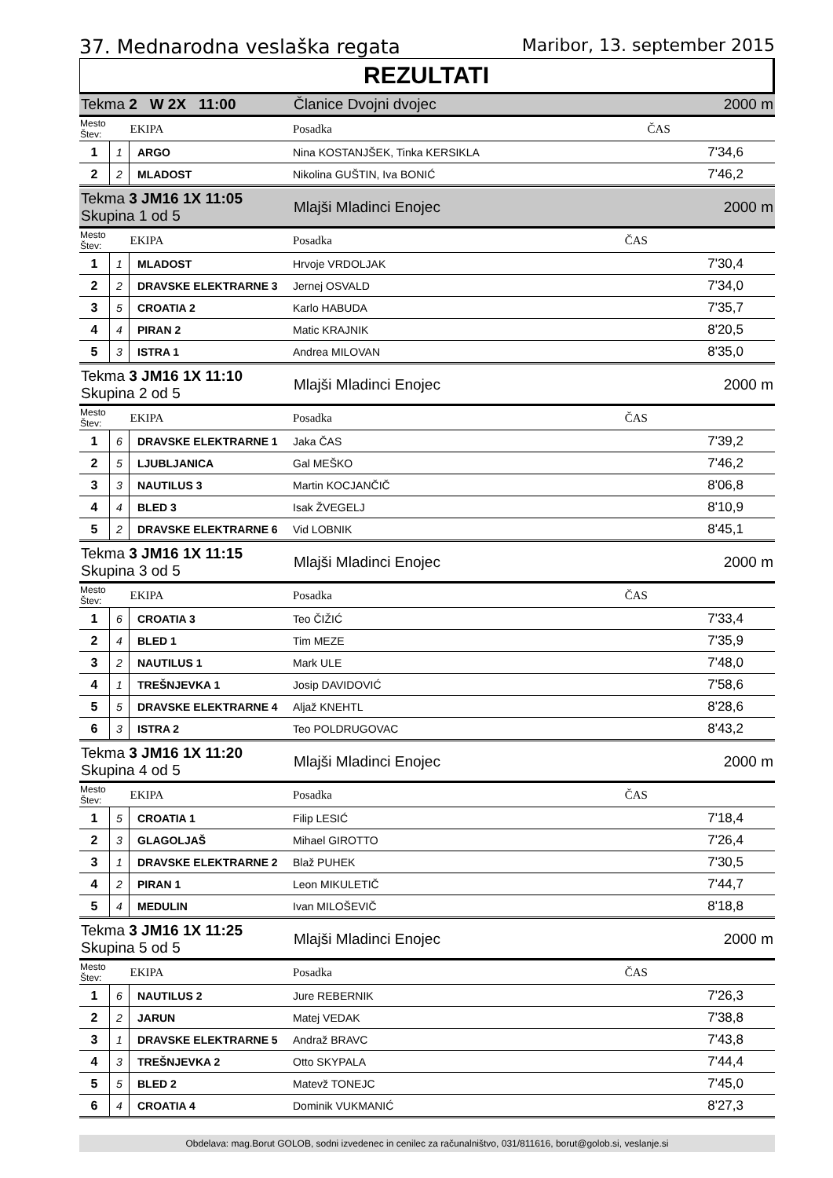37. Mednarodna veslaška regata Maribor, 13. september 2015
REZULTATI
| Tekma 2 W 2X 11:00 | | | Članice Dvojni dvojec | 2000 m |
| Mesto Štev: | | EKIPA | Posadka | ČAS |
| 1 | 1 | ARGO | Nina KOSTANJŠEK, Tinka KERSIKLA | 7'34,6 |
| 2 | 2 | MLADOST | Nikolina GUŠTIN, Iva BONIĆ | 7'46,2 |
| Tekma 3 JM16 1X 11:05 Skupina 1 od 5 | | | Mlajši Mladinci Enojec | 2000 m |
| Mesto Štev: | | EKIPA | Posadka | ČAS |
| 1 | 1 | MLADOST | Hrvoje VRDOLJAK | 7'30,4 |
| 2 | 2 | DRAVSKE ELEKTRARNE 3 | Jernej OSVALD | 7'34,0 |
| 3 | 5 | CROATIA 2 | Karlo HABUDA | 7'35,7 |
| 4 | 4 | PIRAN 2 | Matic KRAJNIK | 8'20,5 |
| 5 | 3 | ISTRA 1 | Andrea MILOVAN | 8'35,0 |
| Tekma 3 JM16 1X 11:10 Skupina 2 od 5 | | | Mlajši Mladinci Enojec | 2000 m |
| Mesto Štev: | | EKIPA | Posadka | ČAS |
| 1 | 6 | DRAVSKE ELEKTRARNE 1 | Jaka ČAS | 7'39,2 |
| 2 | 5 | LJUBLJANICA | Gal MEŠKO | 7'46,2 |
| 3 | 3 | NAUTILUS 3 | Martin KOCJANČIČ | 8'06,8 |
| 4 | 4 | BLED 3 | Isak ŽVEGELJ | 8'10,9 |
| 5 | 2 | DRAVSKE ELEKTRARNE 6 | Vid LOBNIK | 8'45,1 |
| Tekma 3 JM16 1X 11:15 Skupina 3 od 5 | | | Mlajši Mladinci Enojec | 2000 m |
| Mesto Štev: | | EKIPA | Posadka | ČAS |
| 1 | 6 | CROATIA 3 | Teo ČIŽIĆ | 7'33,4 |
| 2 | 4 | BLED 1 | Tim MEZE | 7'35,9 |
| 3 | 2 | NAUTILUS 1 | Mark ULE | 7'48,0 |
| 4 | 1 | TREŠNJEVKA 1 | Josip DAVIDOVIĆ | 7'58,6 |
| 5 | 5 | DRAVSKE ELEKTRARNE 4 | Aljaž KNEHTL | 8'28,6 |
| 6 | 3 | ISTRA 2 | Teo POLDRUGOVAC | 8'43,2 |
| Tekma 3 JM16 1X 11:20 Skupina 4 od 5 | | | Mlajši Mladinci Enojec | 2000 m |
| Mesto Štev: | | EKIPA | Posadka | ČAS |
| 1 | 5 | CROATIA 1 | Filip LESIĆ | 7'18,4 |
| 2 | 3 | GLAGOLJAŠ | Mihael GIROTTO | 7'26,4 |
| 3 | 1 | DRAVSKE ELEKTRARNE 2 | Blaž PUHEK | 7'30,5 |
| 4 | 2 | PIRAN 1 | Leon MIKULETIČ | 7'44,7 |
| 5 | 4 | MEDULIN | Ivan MILOŠEVIČ | 8'18,8 |
| Tekma 3 JM16 1X 11:25 Skupina 5 od 5 | | | Mlajši Mladinci Enojec | 2000 m |
| Mesto Štev: | | EKIPA | Posadka | ČAS |
| 1 | 6 | NAUTILUS 2 | Jure REBERNIK | 7'26,3 |
| 2 | 2 | JARUN | Matej VEDAK | 7'38,8 |
| 3 | 1 | DRAVSKE ELEKTRARNE 5 | Andraž BRAVC | 7'43,8 |
| 4 | 3 | TREŠNJEVKA 2 | Otto SKYPALA | 7'44,4 |
| 5 | 5 | BLED 2 | Matevž TONEJC | 7'45,0 |
| 6 | 4 | CROATIA 4 | Dominik VUKMANIĆ | 8'27,3 |
Obdelava: mag.Borut GOLOB, sodni izvedenec in cenilec za računalništvo, 031/811616, borut@golob.si, veslanje.si